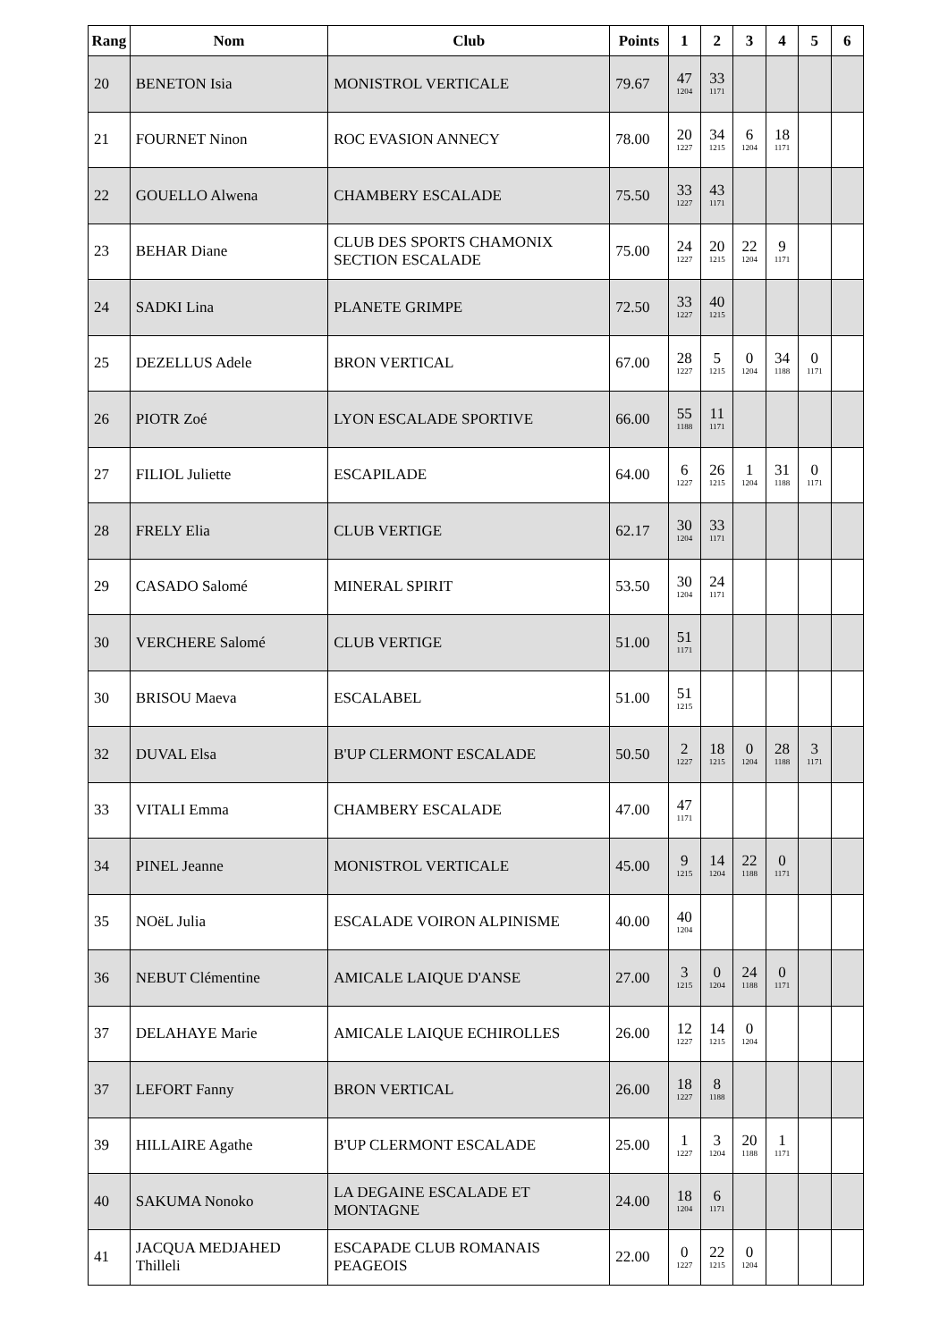| Rang | Nom | Club | Points | 1 | 2 | 3 | 4 | 5 | 6 |
| --- | --- | --- | --- | --- | --- | --- | --- | --- | --- |
| 20 | BENETON Isia | MONISTROL VERTICALE | 79.67 | 47 1204 | 33 1171 | | | | |
| 21 | FOURNET Ninon | ROC EVASION ANNECY | 78.00 | 20 1227 | 34 1215 | 6 1204 | 18 1171 | | |
| 22 | GOUELLO Alwena | CHAMBERY ESCALADE | 75.50 | 33 1227 | 43 1171 | | | | |
| 23 | BEHAR Diane | CLUB DES SPORTS CHAMONIX SECTION ESCALADE | 75.00 | 24 1227 | 20 1215 | 22 1204 | 9 1171 | | |
| 24 | SADKI Lina | PLANETE GRIMPE | 72.50 | 33 1227 | 40 1215 | | | | |
| 25 | DEZELLUS Adele | BRON VERTICAL | 67.00 | 28 1227 | 5 1215 | 0 1204 | 34 1188 | 0 1171 | |
| 26 | PIOTR Zoé | LYON ESCALADE SPORTIVE | 66.00 | 55 1188 | 11 1171 | | | | |
| 27 | FILIOL Juliette | ESCAPILADE | 64.00 | 6 1227 | 26 1215 | 1 1204 | 31 1188 | 0 1171 | |
| 28 | FRELY Elia | CLUB VERTIGE | 62.17 | 30 1204 | 33 1171 | | | | |
| 29 | CASADO Salomé | MINERAL SPIRIT | 53.50 | 30 1204 | 24 1171 | | | | |
| 30 | VERCHERE Salomé | CLUB VERTIGE | 51.00 | 51 1171 | | | | | |
| 30 | BRISOU Maeva | ESCALABEL | 51.00 | 51 1215 | | | | | |
| 32 | DUVAL Elsa | B'UP CLERMONT ESCALADE | 50.50 | 2 1227 | 18 1215 | 0 1204 | 28 1188 | 3 1171 | |
| 33 | VITALI Emma | CHAMBERY ESCALADE | 47.00 | 47 1171 | | | | | |
| 34 | PINEL Jeanne | MONISTROL VERTICALE | 45.00 | 9 1215 | 14 1204 | 22 1188 | 0 1171 | | |
| 35 | NOëL Julia | ESCALADE VOIRON ALPINISME | 40.00 | 40 1204 | | | | | |
| 36 | NEBUT Clémentine | AMICALE LAIQUE D'ANSE | 27.00 | 3 1215 | 0 1204 | 24 1188 | 0 1171 | | |
| 37 | DELAHAYE Marie | AMICALE LAIQUE ECHIROLLES | 26.00 | 12 1227 | 14 1215 | 0 1204 | | | |
| 37 | LEFORT Fanny | BRON VERTICAL | 26.00 | 18 1227 | 8 1188 | | | | |
| 39 | HILLAIRE Agathe | B'UP CLERMONT ESCALADE | 25.00 | 1 1227 | 3 1204 | 20 1188 | 1 1171 | | |
| 40 | SAKUMA Nonoko | LA DEGAINE ESCALADE ET MONTAGNE | 24.00 | 18 1204 | 6 1171 | | | | |
| 41 | JACQUA MEDJAHED Thilleli | ESCAPADE CLUB ROMANAIS PEAGEOIS | 22.00 | 0 1227 | 22 1215 | 0 1204 | | | |